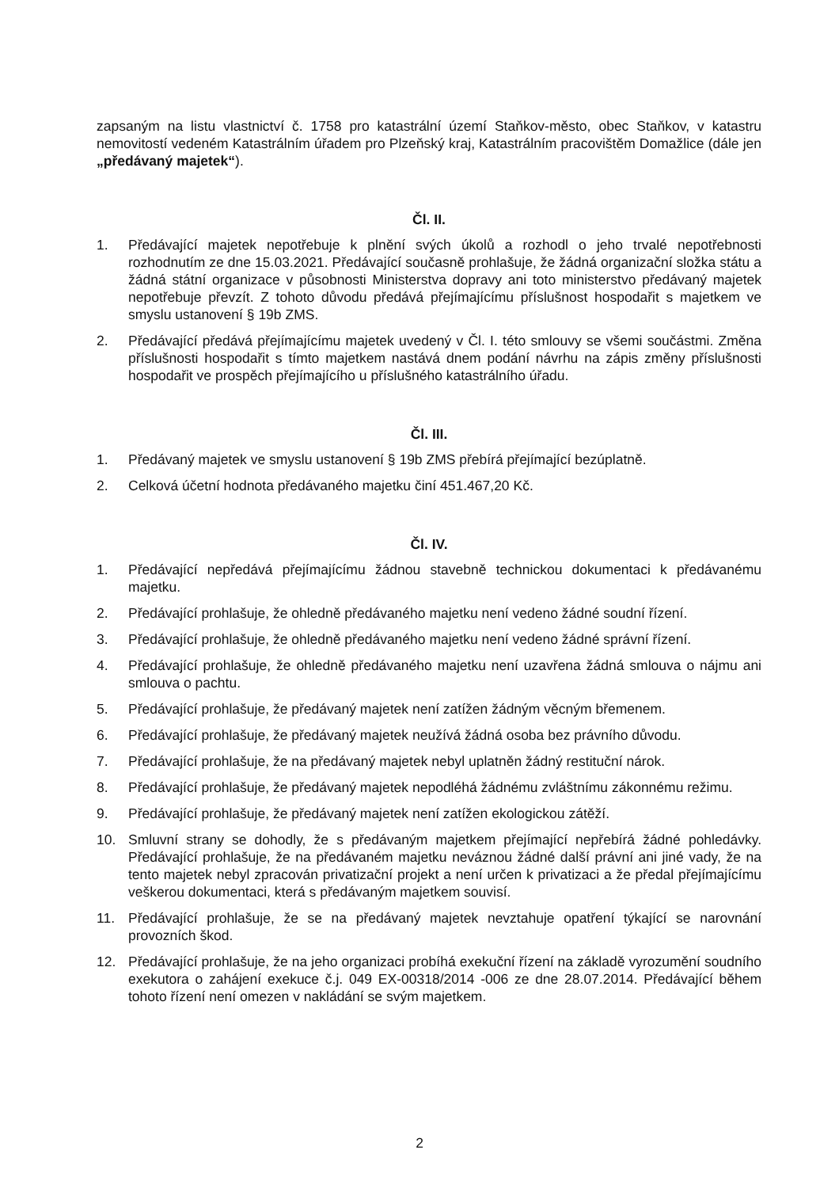zapsaným na listu vlastnictví č. 1758 pro katastrální území Staňkov-město, obec Staňkov, v katastru nemovitostí vedeném Katastrálním úřadem pro Plzeňský kraj, Katastrálním pracovištěm Domažlice (dále jen „předávaný majetek“).
Čl. II.
1. Předávající majetek nepotřebuje k plnění svých úkolů a rozhodl o jeho trvalé nepotřebnosti rozhodnutím ze dne 15.03.2021. Předávající současně prohlašuje, že žádná organizační složka státu a žádná státní organizace v působnosti Ministerstva dopravy ani toto ministerstvo předávaný majetek nepotřebuje převzít. Z tohoto důvodu předává přejímajícímu příslušnost hospodařit s majetkem ve smyslu ustanovení § 19b ZMS.
2. Předávající předává přejímajícímu majetek uvedený v Čl. I. této smlouvy se všemi součástmi. Změna příslušnosti hospodařit s tímto majetkem nastává dnem podání návrhu na zápis změny příslušnosti hospodařit ve prospěch přejímajícího u příslušného katastrálního úřadu.
Čl. III.
1. Předávaný majetek ve smyslu ustanovení § 19b ZMS přebírá přejímající bezúplatně.
2. Celková účetní hodnota předávaného majetku činí 451.467,20 Kč.
Čl. IV.
1. Předávající nepředává přejímajícímu žádnou stavebně technickou dokumentaci k předávanému majetku.
2. Předávající prohlašuje, že ohledně předávaného majetku není vedeno žádné soudní řízení.
3. Předávající prohlašuje, že ohledně předávaného majetku není vedeno žádné správní řízení.
4. Předávající prohlašuje, že ohledně předávaného majetku není uzavřena žádná smlouva o nájmu ani smlouva o pachtu.
5. Předávající prohlašuje, že předávaný majetek není zatížen žádným věcným břemenem.
6. Předávající prohlašuje, že předávaný majetek neužívá žádná osoba bez právního důvodu.
7. Předávající prohlašuje, že na předávaný majetek nebyl uplatněn žádný restituční nárok.
8. Předávající prohlašuje, že předávaný majetek nepodléhá žádnému zvláštnímu zákonnému režimu.
9. Předávající prohlašuje, že předávaný majetek není zatížen ekologickou zátěží.
10. Smluvní strany se dohodly, že s předávaným majetkem přejímající nepřebírá žádné pohledávky. Předávající prohlašuje, že na předávaném majetku neváznou žádné další právní ani jiné vady, že na tento majetek nebyl zpracován privatizační projekt a není určen k privatizaci a že předal přejímajícímu veškerou dokumentaci, která s předávaným majetkem souvisí.
11. Předávající prohlašuje, že se na předávaný majetek nevztahuje opatření týkající se narovnání provozních škod.
12. Předávající prohlašuje, že na jeho organizaci probíhá exekuční řízení na základě vyrozumění soudního exekutora o zahájení exekuce č.j. 049 EX-00318/2014 -006 ze dne 28.07.2014. Předávající během tohoto řízení není omezen v nakládání se svým majetkem.
2